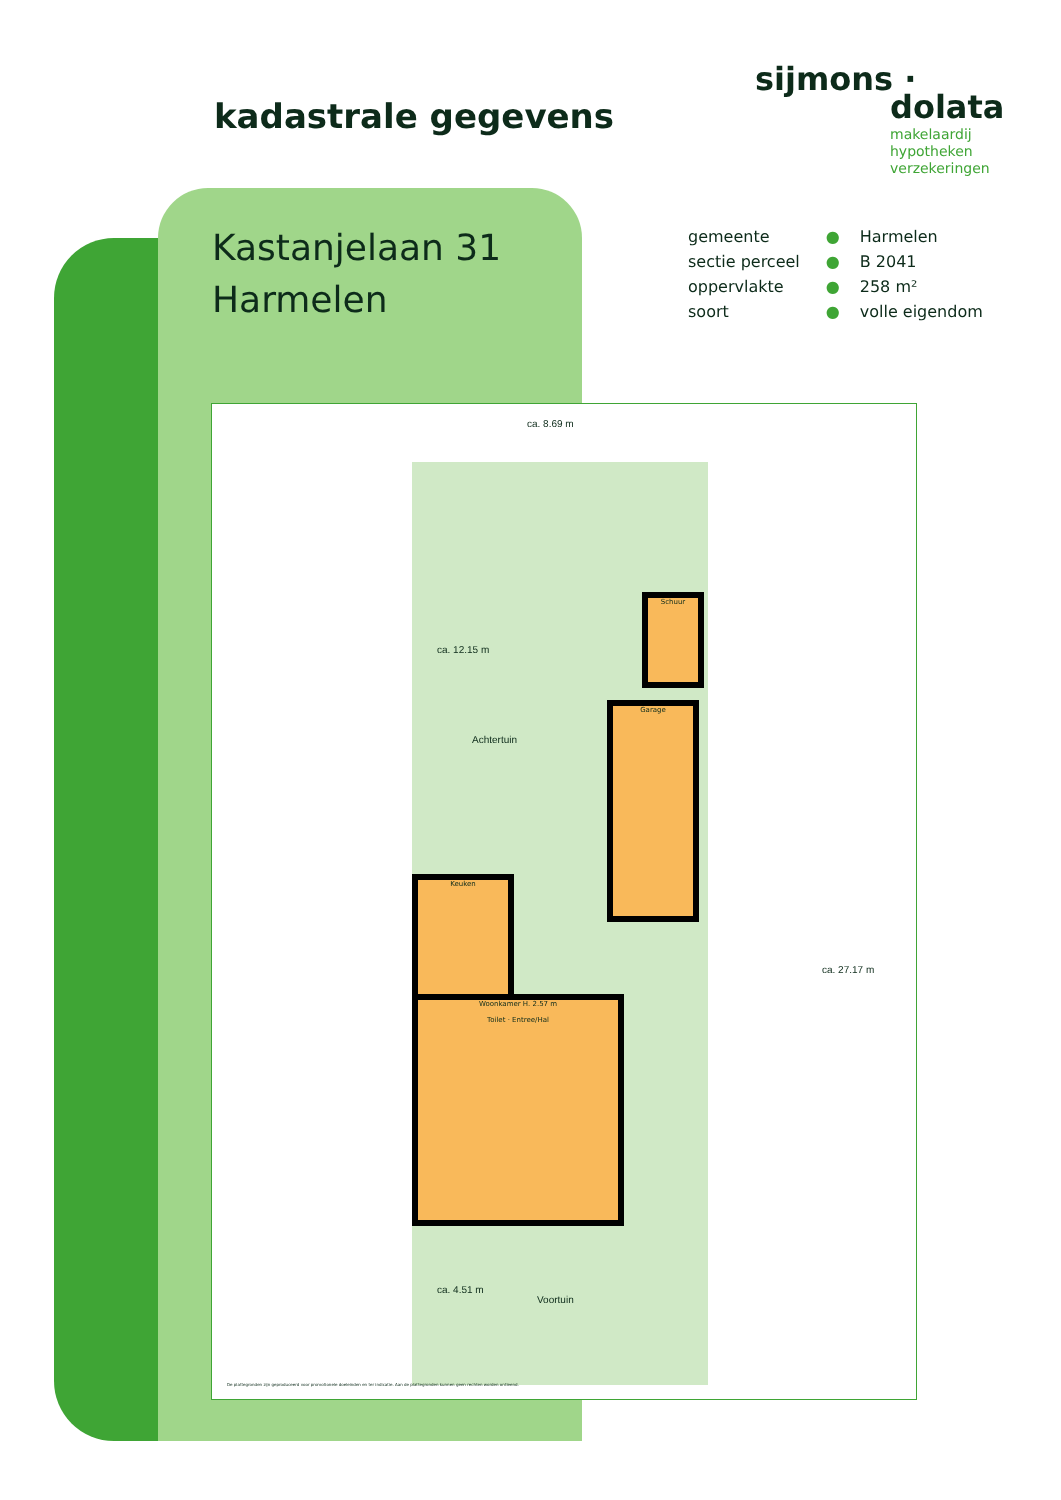kadastrale gegevens
sijmons ·
dolata
makelaardij
hypotheken
verzekeringen
Kastanjelaan 31
Harmelen
| gemeente | ● | Harmelen |
| sectie perceel | ● | B 2041 |
| oppervlakte | ● | 258 m² |
| soort | ● | volle eigendom |
ca. 8.69 m
Schuur
Garage
Keuken
Woonkamer H. 2.57 m
Toilet · Entree/Hal
Achtertuin
Voortuin
ca. 12.15 m
ca. 4.51 m
ca. 27.17 m
De plattegronden zijn geproduceerd voor promotionele doeleinden en ter indicatie. Aan de plattegronden kunnen geen rechten worden ontleend.